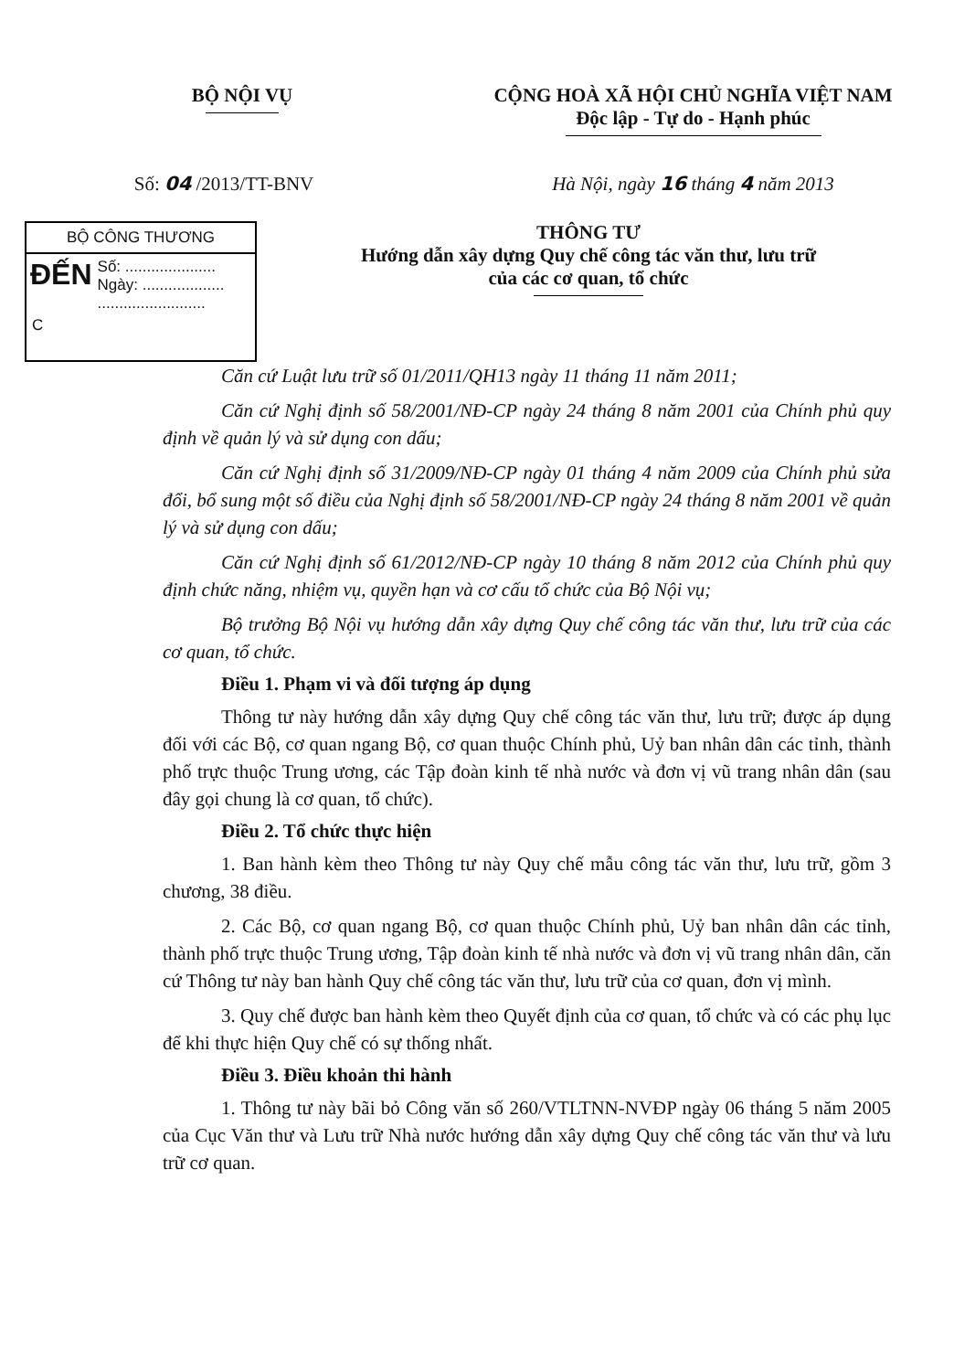BỘ NỘI VỤ CỘNG HOÀ XÃ HỘI CHỦ NGHĨA VIỆT NAM
Độc lập - Tự do - Hạnh phúc
Số: 04 /2013/TT-BNV Hà Nội, ngày 16 tháng 4 năm 2013
BỘ CÔNG THƯƠNG
ĐẾN
Số: .....................
Ngày: ...................
.........................
C
THÔNG TƯ
Hướng dẫn xây dựng Quy chế công tác văn thư, lưu trữ
của các cơ quan, tổ chức
Căn cứ Luật lưu trữ số 01/2011/QH13 ngày 11 tháng 11 năm 2011;
Căn cứ Nghị định số 58/2001/NĐ-CP ngày 24 tháng 8 năm 2001 của Chính phủ quy định về quản lý và sử dụng con dấu;
Căn cứ Nghị định số 31/2009/NĐ-CP ngày 01 tháng 4 năm 2009 của Chính phủ sửa đổi, bổ sung một số điều của Nghị định số 58/2001/NĐ-CP ngày 24 tháng 8 năm 2001 về quản lý và sử dụng con dấu;
Căn cứ Nghị định số 61/2012/NĐ-CP ngày 10 tháng 8 năm 2012 của Chính phủ quy định chức năng, nhiệm vụ, quyền hạn và cơ cấu tổ chức của Bộ Nội vụ;
Bộ trưởng Bộ Nội vụ hướng dẫn xây dựng Quy chế công tác văn thư, lưu trữ của các cơ quan, tổ chức.
Điều 1. Phạm vi và đối tượng áp dụng
Thông tư này hướng dẫn xây dựng Quy chế công tác văn thư, lưu trữ; được áp dụng đối với các Bộ, cơ quan ngang Bộ, cơ quan thuộc Chính phủ, Uỷ ban nhân dân các tỉnh, thành phố trực thuộc Trung ương, các Tập đoàn kinh tế nhà nước và đơn vị vũ trang nhân dân (sau đây gọi chung là cơ quan, tổ chức).
Điều 2. Tổ chức thực hiện
1. Ban hành kèm theo Thông tư này Quy chế mẫu công tác văn thư, lưu trữ, gồm 3 chương, 38 điều.
2. Các Bộ, cơ quan ngang Bộ, cơ quan thuộc Chính phủ, Uỷ ban nhân dân các tỉnh, thành phố trực thuộc Trung ương, Tập đoàn kinh tế nhà nước và đơn vị vũ trang nhân dân, căn cứ Thông tư này ban hành Quy chế công tác văn thư, lưu trữ của cơ quan, đơn vị mình.
3. Quy chế được ban hành kèm theo Quyết định của cơ quan, tổ chức và có các phụ lục để khi thực hiện Quy chế có sự thống nhất.
Điều 3. Điều khoản thi hành
1. Thông tư này bãi bỏ Công văn số 260/VTLTNN-NVĐP ngày 06 tháng 5 năm 2005 của Cục Văn thư và Lưu trữ Nhà nước hướng dẫn xây dựng Quy chế công tác văn thư và lưu trữ cơ quan.